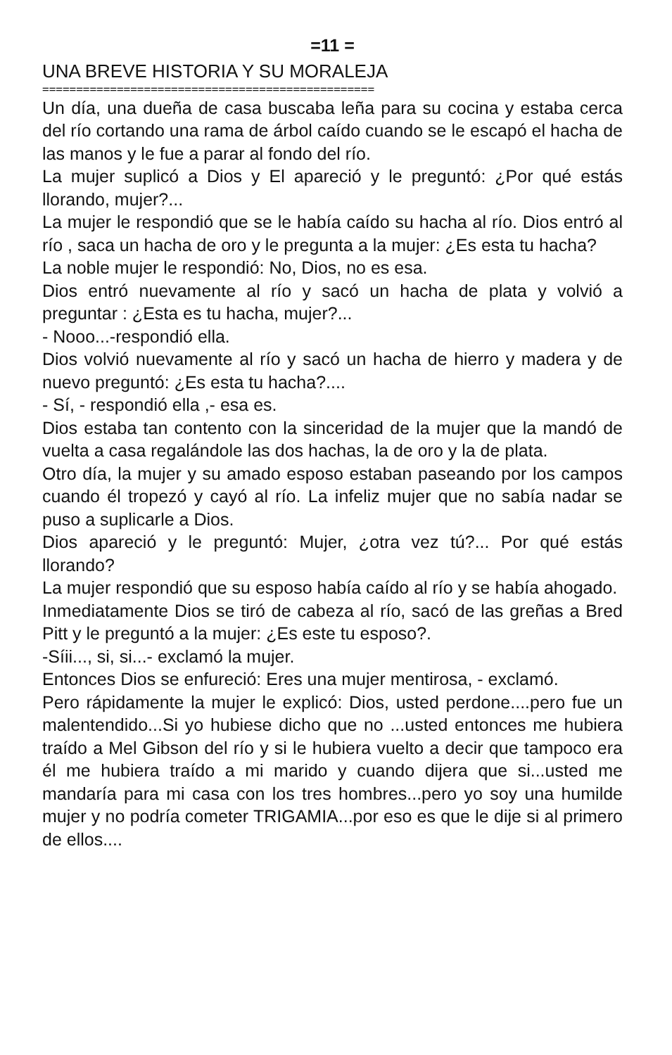=11 =
UNA BREVE HISTORIA Y SU MORALEJA
=================================================
Un día, una dueña de casa buscaba leña para su cocina y estaba cerca del río cortando una rama de árbol caído cuando se le escapó el hacha de las manos y le fue a parar al fondo del río.
La mujer suplicó a Dios y El apareció y le preguntó: ¿Por qué estás llorando, mujer?...
La mujer le respondió que se le había caído su hacha al río. Dios entró al río , saca un hacha de oro y le pregunta a la mujer: ¿Es esta tu hacha?
La noble mujer le respondió: No, Dios, no es esa.
Dios entró nuevamente al río y sacó un hacha de plata y volvió a preguntar : ¿Esta es tu hacha, mujer?...
- Nooo...-respondió ella.
Dios volvió nuevamente al río y sacó un hacha de hierro y madera y de nuevo preguntó: ¿Es esta tu hacha?....
- Sí, - respondió ella ,- esa es.
Dios estaba tan contento con la sinceridad de la mujer que la mandó de vuelta a casa regalándole las dos hachas, la de oro y la de plata.
Otro día, la mujer y su amado esposo estaban paseando por los campos cuando él tropezó y cayó al río. La infeliz mujer que no sabía nadar se puso a suplicarle a Dios.
Dios apareció y le preguntó: Mujer, ¿otra vez tú?... Por qué estás llorando?
La mujer respondió que su esposo había caído al río y se había ahogado.
Inmediatamente Dios se tiró de cabeza al río, sacó de las greñas a Bred Pitt y le preguntó a la mujer: ¿Es este tu esposo?.
-Síii..., si, si...- exclamó la mujer.
Entonces Dios se enfureció: Eres una mujer mentirosa, - exclamó.
Pero rápidamente la mujer le explicó: Dios, usted perdone....pero fue un malentendido...Si yo hubiese dicho que no ...usted entonces me hubiera traído a Mel Gibson del río y si le hubiera vuelto a decir que tampoco era él me hubiera traído a mi marido y cuando dijera que si...usted me mandaría para mi casa con los tres hombres...pero yo soy una humilde mujer y no podría cometer TRIGAMIA...por eso es que le dije si al primero de ellos....